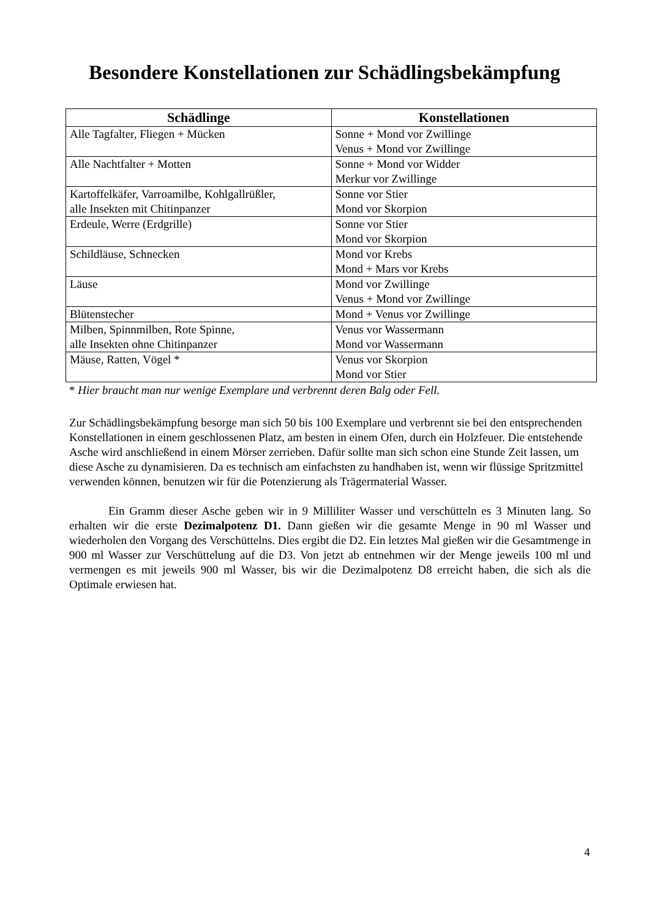Besondere Konstellationen zur Schädlingsbekämpfung
| Schädlinge | Konstellationen |
| --- | --- |
| Alle Tagfalter, Fliegen + Mücken | Sonne + Mond vor Zwillinge Venus + Mond vor Zwillinge |
| Alle Nachtfalter + Motten | Sonne + Mond vor Widder Merkur vor Zwillinge |
| Kartoffelkäfer, Varroamilbe, Kohlgallrüßler, alle Insekten mit Chitinpanzer | Sonne vor Stier Mond vor Skorpion |
| Erdeule, Werre (Erdgrille) | Sonne vor Stier Mond vor Skorpion |
| Schildläuse, Schnecken | Mond vor Krebs Mond + Mars vor Krebs |
| Läuse | Mond vor Zwillinge Venus + Mond vor Zwillinge |
| Blütenstecher | Mond + Venus vor Zwillinge |
| Milben, Spinnmilben, Rote Spinne, alle Insekten ohne Chitinpanzer | Venus vor Wassermann Mond vor Wassermann |
| Mäuse, Ratten, Vögel * | Venus vor Skorpion Mond vor Stier |
* Hier braucht man nur wenige Exemplare und verbrennt deren Balg oder Fell.
Zur Schädlingsbekämpfung besorge man sich 50 bis 100 Exemplare und verbrennt sie bei den entsprechenden Konstellationen in einem geschlossenen Platz, am besten in einem Ofen, durch ein Holzfeuer. Die entstehende Asche wird anschließend in einem Mörser zerrieben. Dafür sollte man sich schon eine Stunde Zeit lassen, um diese Asche zu dynamisieren. Da es technisch am einfachsten zu handhaben ist, wenn wir flüssige Spritzmittel verwenden können, benutzen wir für die Potenzierung als Trägermaterial Wasser.
Ein Gramm dieser Asche geben wir in 9 Milliliter Wasser und verschütteln es 3 Minuten lang. So erhalten wir die erste Dezimalpotenz D1. Dann gießen wir die gesamte Menge in 90 ml Wasser und wiederholen den Vorgang des Verschüttelns. Dies ergibt die D2. Ein letztes Mal gießen wir die Gesamtmenge in 900 ml Wasser zur Verschüttelung auf die D3. Von jetzt ab entnehmen wir der Menge jeweils 100 ml und vermengen es mit jeweils 900 ml Wasser, bis wir die Dezimalpotenz D8 erreicht haben, die sich als die Optimale erwiesen hat.
4